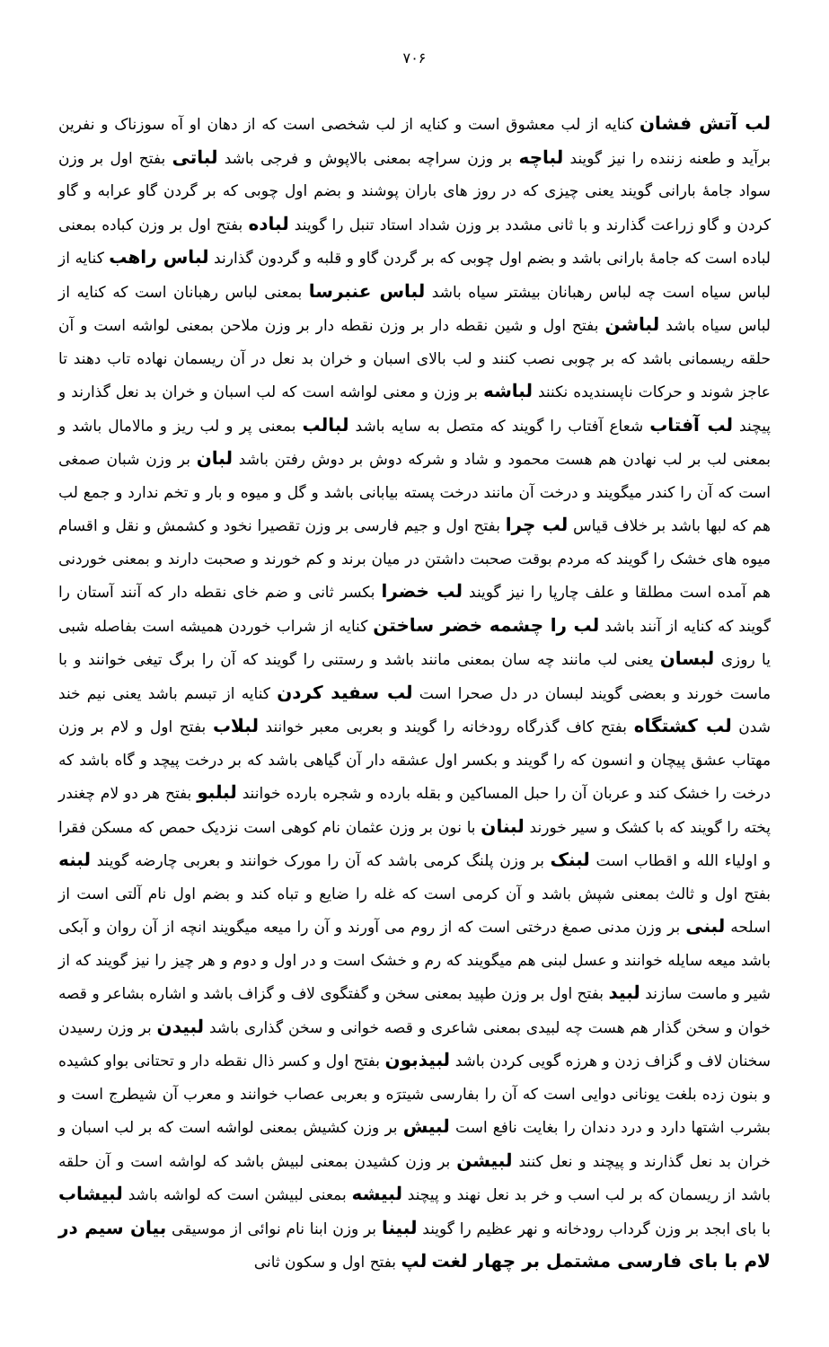۷۰۶
لب آتش فشان کنایه از لب معشوق است و کنایه از لب شخصی است که از دهان او آه سوزناک و نفرین برآید و طعنه زننده را نیز گویند لباچه بر وزن سراچه بمعنی بالاپوش و فرجی باشد لباتی بفتح اول بر وزن سواد جامهٔ بارانی گویند یعنی چیزی که در روز های باران پوشند و بضم اول چوبی که بر گردن گاو عرابه و گاو کردن و گاو زراعت گذارند و با ثانی مشدد بر وزن شداد استاد تنبل را گویند لباده بفتح اول بر وزن کباده بمعنی لباده است که جامهٔ بارانی باشد و بضم اول چوبی که بر گردن گاو و قلبه و گردون گذارند لباس راهب کنایه از لباس سیاه است چه لباس رهبانان بیشتر سیاه باشد لباس عنبرسا بمعنی لباس رهبانان است که کنایه از لباس سیاه باشد لباشن بفتح اول و شین نقطه دار بر وزن نقطه دار بر وزن ملاحن بمعنی لواشه است و آن حلقه ریسمانی باشد که بر چوبی نصب کنند و لب بالای اسبان و خران بد نعل در آن ریسمان نهاده تاب دهند تا عاجز شوند و حرکات ناپسندیده نکنند لباشه بر وزن و معنی لواشه است که لب اسبان و خران بد نعل گذارند و پیچند لب آفتاب شعاع آفتاب را گویند که متصل به سایه باشد لبالب بمعنی پر و لب ریز و مالامال باشد و بمعنی لب بر لب نهادن هم هست محمود و شاد و شرکه دوش بر دوش رفتن باشد لبان بر وزن شبان صمغی است که آن را کندر میگویند و درخت آن مانند درخت پسته بیابانی باشد و گل و میوه و بار و تخم ندارد و جمع لب هم که لبها باشد بر خلاف قیاس لب چرا بفتح اول و جیم فارسی بر وزن تقصیرا نخود و کشمش و نقل و اقسام میوه های خشک را گویند که مردم بوقت صحبت داشتن در میان برند و کم خورند و صحبت دارند و بمعنی خوردنی هم آمده است مطلقا و علف چارپا را نیز گویند لب خضرا بکسر ثانی و ضم خای نقطه دار که آنند آستان را گویند که کنایه از آنند باشد لب را چشمه خضر ساختن کنایه از شراب خوردن همیشه است بفاصله شبی یا روزی لبسان یعنی لب مانند چه سان بمعنی مانند باشد و رستنی را گویند که آن را برگ تیغی خوانند و با ماست خورند و بعضی گویند لبسان در دل صحرا است لب سفید کردن کنایه از تبسم باشد یعنی نیم خند شدن لب کشتگاه بفتح کاف گذرگاه رودخانه را گویند و بعربی معبر خوانند لبلاب بفتح اول و لام بر وزن مهتاب عشق پیچان و انسون که را گویند و بکسر اول عشقه دار آن گیاهی باشد که بر درخت پیچد و گاه باشد که درخت را خشک کند و عربان آن را حبل المساکین و بقله بارده و شجره بارده خوانند لبلبو بفتح هر دو لام چغندر پخته را گویند که با کشک و سیر خورند لبنان با نون بر وزن عثمان نام کوهی است نزدیک حمص که مسکن فقرا و اولیاء الله و اقطاب است لبنک بر وزن پلنگ کرمی باشد که آن را مورک خوانند و بعربی چارضه گویند لبنه بفتح اول و ثالث بمعنی شپش باشد و آن کرمی است که غله را ضایع و تباه کند و بضم اول نام آلتی است از اسلحه لبنی بر وزن مدنی صمغ درختی است که از روم می آورند و آن را میعه میگویند انچه از آن روان و آبکی باشد میعه سایله خوانند و عسل لبنی هم میگویند که رم و خشک است و در اول و دوم و هر چیز را نیز گویند که از شیر و ماست سازند لبید بفتح اول بر وزن طپید بمعنی سخن و گفتگوی لاف و گزاف باشد و اشاره بشاعر و قصه خوان و سخن گذار هم هست چه لبیدی بمعنی شاعری و قصه خوانی و سخن گذاری باشد لبیدن بر وزن رسیدن سخنان لاف و گزاف زدن و هرزه گویی کردن باشد لبیذبون بفتح اول و کسر ذال نقطه دار و تحتانی بواو کشیده و بنون زده بلغت یونانی دوایی است که آن را بفارسی شیترَه و بعربی عصاب خوانند و معرب آن شیطرج است و بشرب اشتها دارد و درد دندان را بغایت نافع است لبیش بر وزن کشیش بمعنی لواشه است که بر لب اسبان و خران بد نعل گذارند و پیچند و نعل کنند لبیشن بر وزن کشیدن بمعنی لبیش باشد که لواشه است و آن حلقه باشد از ریسمان که بر لب اسب و خر بد نعل نهند و پیچند لبیشه بمعنی لبیشن است که لواشه باشد لبیشاب با بای ابجد بر وزن گرداب رودخانه و نهر عظیم را گویند لبینا بر وزن ابنا نام نوائی از موسیقی بیان سیم در لام با بای فارسی مشتمل بر چهار لغت لپ بفتح اول و سکون ثانی